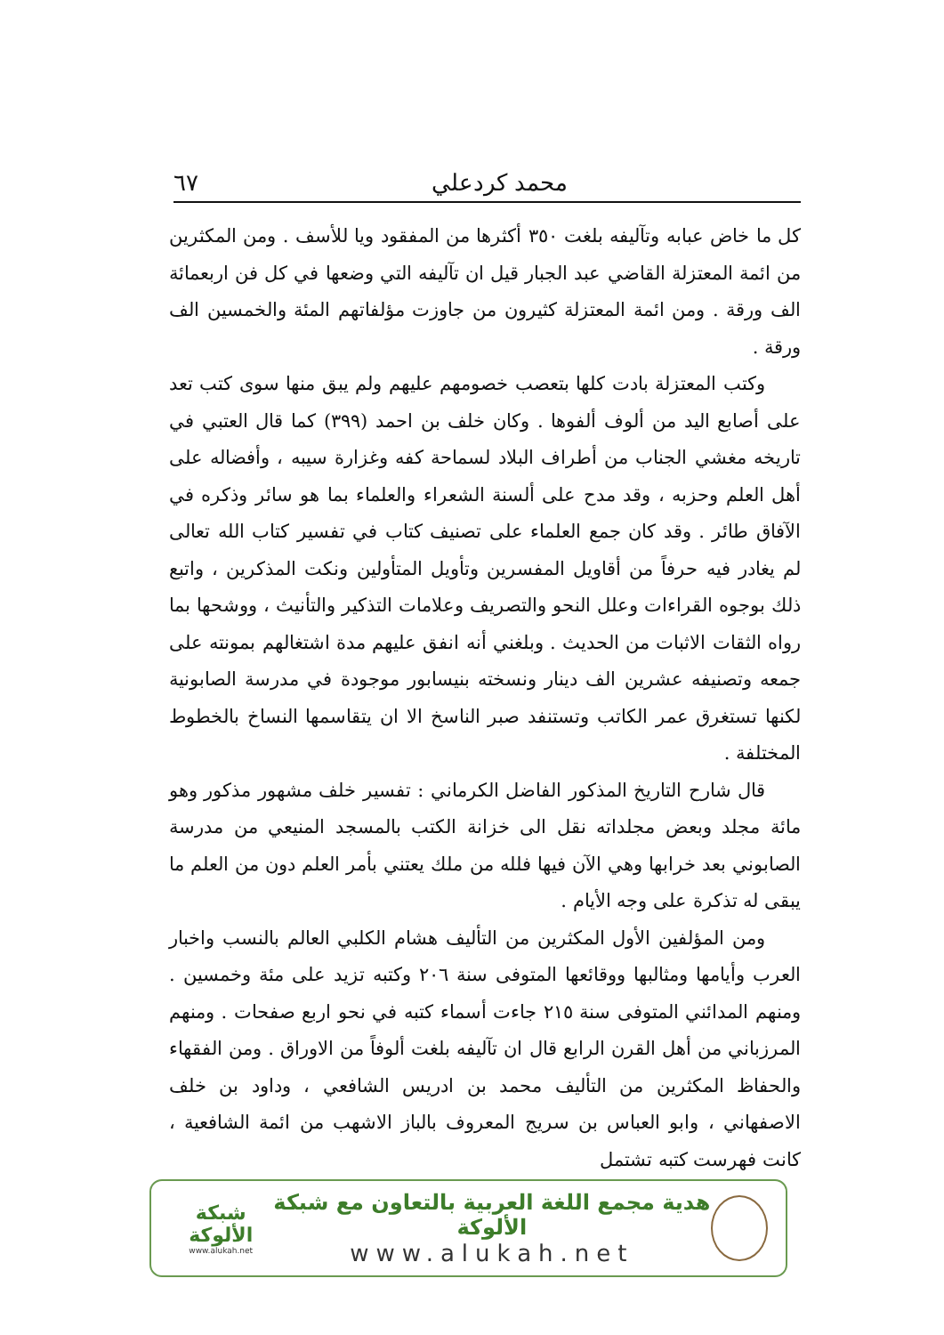محمد كردعلي ٦٧
كل ما خاض عبابه وتآليفه بلغت ٣٥٠ أكثرها من المفقود ويا للأسف . ومن المكثرين من ائمة المعتزلة القاضي عبد الجبار قيل ان تآليفه التي وضعها في كل فن اربعمائة الف ورقة . ومن ائمة المعتزلة كثيرون من جاوزت مؤلفاتهم المئة والخمسين الف ورقة .
وكتب المعتزلة بادت كلها بتعصب خصومهم عليهم ولم يبق منها سوى كتب تعد على أصابع اليد من ألوف ألفوها . وكان خلف بن احمد (٣٩٩) كما قال العتبي في تاريخه مغشي الجناب من أطراف البلاد لسماحة كفه وغزارة سيبه ، وأفضاله على أهل العلم وحزبه ، وقد مدح على ألسنة الشعراء والعلماء بما هو سائر وذكره في الآفاق طائر . وقد كان جمع العلماء على تصنيف كتاب في تفسير كتاب الله تعالى لم يغادر فيه حرفاً من أقاويل المفسرين وتأويل المتأولين ونكت المذكرين ، واتبع ذلك بوجوه القراءات وعلل النحو والتصريف وعلامات التذكير والتأنيث ، ووشحها بما رواه الثقات الاثبات من الحديث . وبلغني أنه انفق عليهم مدة اشتغالهم بمونته على جمعه وتصنيفه عشرين الف دينار ونسخته بنيسابور موجودة في مدرسة الصابونية لكنها تستغرق عمر الكاتب وتستنفد صبر الناسخ الا ان يتقاسمها النساخ بالخطوط المختلفة .
قال شارح التاريخ المذكور الفاضل الكرماني : تفسير خلف مشهور مذكور وهو مائة مجلد وبعض مجلداته نقل الى خزانة الكتب بالمسجد المنيعي من مدرسة الصابوني بعد خرابها وهي الآن فيها فلله من ملك يعتني بأمر العلم دون من العلم ما يبقى له تذكرة على وجه الأيام .
ومن المؤلفين الأول المكثرين من التأليف هشام الكلبي العالم بالنسب واخبار العرب وأيامها ومثالبها ووقائعها المتوفى سنة ٢٠٦ وكتبه تزيد على مئة وخمسين . ومنهم المدائني المتوفى سنة ٢١٥ جاءت أسماء كتبه في نحو اربع صفحات . ومنهم المرزباني من أهل القرن الرابع قال ان تآليفه بلغت ألوفاً من الاوراق . ومن الفقهاء والحفاظ المكثرين من التأليف محمد بن ادريس الشافعي ، وداود بن خلف الاصفهاني ، وابو العباس بن سريج المعروف بالباز الاشهب من ائمة الشافعية ، كانت فهرست كتبه تشتمل
هدية مجمع اللغة العربية بالتعاون مع شبكة الألوكة
www.alukah.net
شبكة الألوكة
www.alukah.net